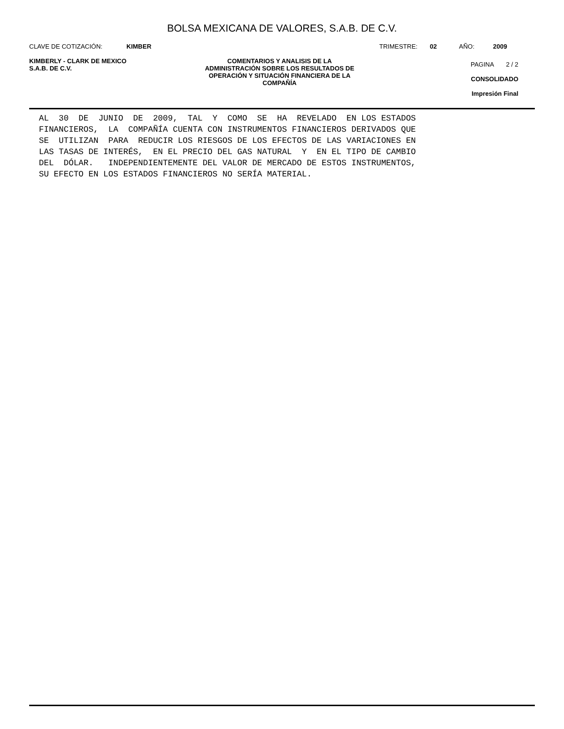BOLSA MEXICANA DE VALORES, S.A.B. DE C.V.
CLAVE DE COTIZACIÓN: KIMBER TRIMESTRE: 02 AÑO: 2009
KIMBERLY - CLARK DE MEXICO
S.A.B. DE C.V.
COMENTARIOS Y ANALISIS DE LA
ADMINISTRACIÓN SOBRE LOS RESULTADOS DE
OPERACIÓN Y SITUACIÓN FINANCIERA DE LA
COMPAÑÍA
PAGINA 2 / 2
CONSOLIDADO
Impresión Final
AL  30  DE  JUNIO  DE  2009,  TAL  Y  COMO  SE  HA  REVELADO  EN LOS ESTADOS
FINANCIEROS,  LA  COMPAÑÍA CUENTA CON INSTRUMENTOS FINANCIEROS DERIVADOS QUE
SE  UTILIZAN  PARA  REDUCIR LOS RIESGOS DE LOS EFECTOS DE LAS VARIACIONES EN
LAS TASAS DE INTERÉS,  EN EL PRECIO DEL GAS NATURAL  Y  EN EL TIPO DE CAMBIO
DEL  DÓLAR.   INDEPENDIENTEMENTE DEL VALOR DE MERCADO DE ESTOS INSTRUMENTOS,
SU EFECTO EN LOS ESTADOS FINANCIEROS NO SERÍA MATERIAL.